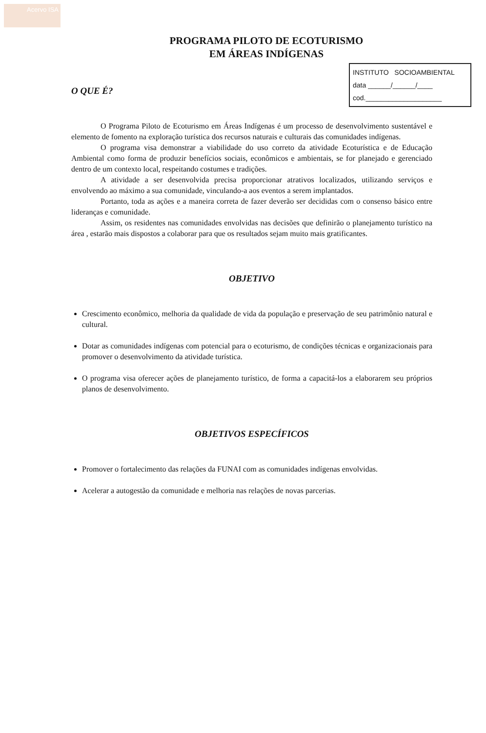Acervo ISA
PROGRAMA PILOTO DE ECOTURISMO
EM ÁREAS INDÍGENAS
INSTITUTO SOCIOAMBIENTAL
data ______/______/____
cod.____________________
O QUE É?
O Programa Piloto de Ecoturismo em Áreas Indígenas é um processo de desenvolvimento sustentável e elemento de fomento na exploração turística dos recursos naturais e culturais das comunidades indígenas.
O programa visa demonstrar a viabilidade do uso correto da atividade Ecoturística e de Educação Ambiental como forma de produzir benefícios sociais, econômicos e ambientais, se for planejado e gerenciado dentro de um contexto local, respeitando costumes e tradições.
A atividade a ser desenvolvida precisa proporcionar atrativos localizados, utilizando serviços e envolvendo ao máximo a sua comunidade, vinculando-a aos eventos a serem implantados.
Portanto, toda as ações e a maneira correta de fazer deverão ser decididas com o consenso básico entre lideranças e comunidade.
Assim, os residentes nas comunidades envolvidas nas decisões que definirão o planejamento turístico na área , estarão mais dispostos a colaborar para que os resultados sejam muito mais gratificantes.
OBJETIVO
Crescimento econômico, melhoria da qualidade de vida da população e preservação de seu patrimônio natural e cultural.
Dotar as comunidades indígenas com potencial para o ecoturismo, de condições técnicas e organizacionais para promover o desenvolvimento da atividade turística.
O programa visa oferecer ações de planejamento turístico, de forma a capacitá-los a elaborarem seu próprios planos de desenvolvimento.
OBJETIVOS ESPECÍFICOS
Promover o fortalecimento das relações da FUNAI com as comunidades indígenas envolvidas.
Acelerar a autogestão da comunidade e melhoria nas relações de novas parcerias.